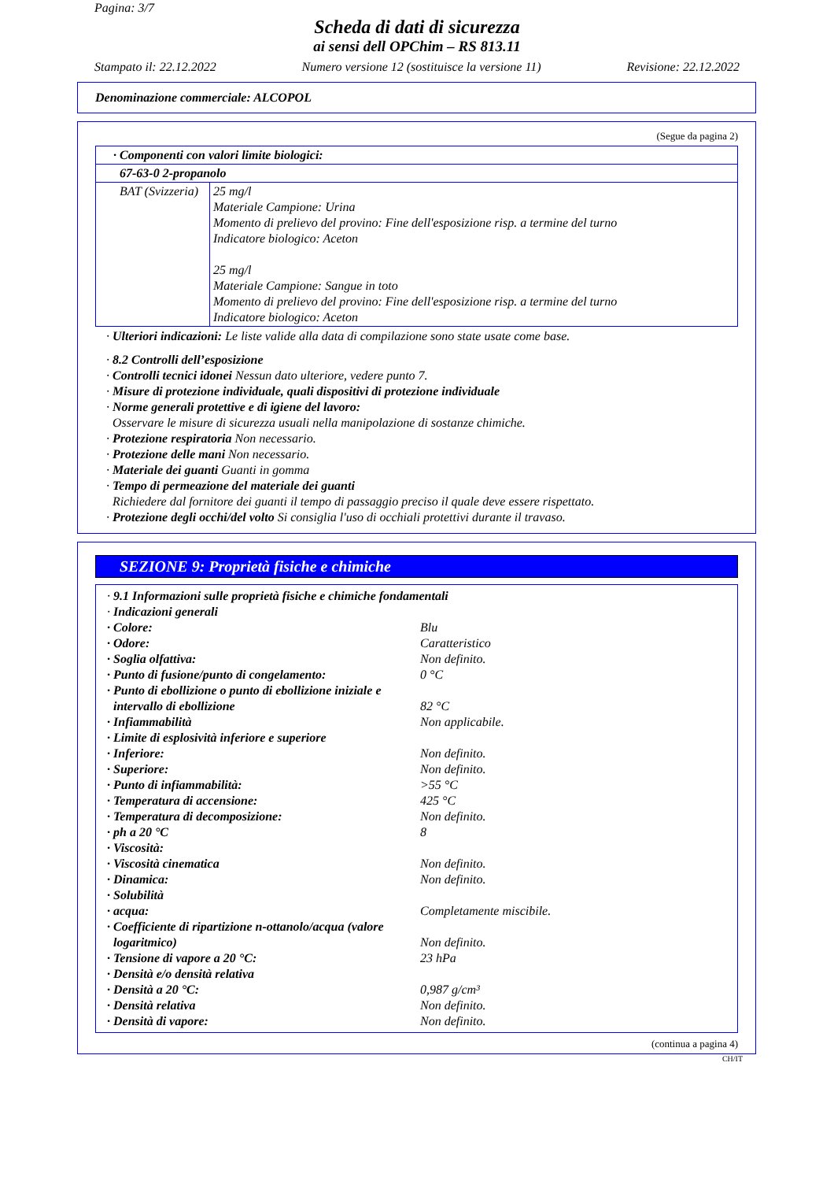Pagina: 3/7
Scheda di dati di sicurezza
ai sensi dell OPChim – RS 813.11
Stampato il: 22.12.2022 Numero versione 12 (sostituisce la versione 11) Revisione: 22.12.2022
Denominazione commerciale: ALCOPOL
(Segue da pagina 2)
| · Componenti con valori limite biologici: | |
| 67-63-0 2-propanolo | |
| BAT (Svizzeria) | 25 mg/l Materiale Campione: Urina Momento di prelievo del provino: Fine dell'esposizione risp. a termine del turno Indicatore biologico: Aceton 25 mg/l Materiale Campione: Sangue in toto Momento di prelievo del provino: Fine dell'esposizione risp. a termine del turno Indicatore biologico: Aceton |
· Ulteriori indicazioni: Le liste valide alla data di compilazione sono state usate come base.
· 8.2 Controlli dell’esposizione
· Controlli tecnici idonei Nessun dato ulteriore, vedere punto 7.
· Misure di protezione individuale, quali dispositivi di protezione individuale
· Norme generali protettive e di igiene del lavoro:
Osservare le misure di sicurezza usuali nella manipolazione di sostanze chimiche.
· Protezione respiratoria Non necessario.
· Protezione delle mani Non necessario.
· Materiale dei guanti Guanti in gomma
· Tempo di permeazione del materiale dei guanti
Richiedere dal fornitore dei guanti il tempo di passaggio preciso il quale deve essere rispettato.
· Protezione degli occhi/del volto Si consiglia l'uso di occhiali protettivi durante il travaso.
SEZIONE 9: Proprietà fisiche e chimiche
· 9.1 Informazioni sulle proprietà fisiche e chimiche fondamentali
· Indicazioni generali
| · Colore: | Blu |
| · Odore: | Caratteristico |
| · Soglia olfattiva: | Non definito. |
| · Punto di fusione/punto di congelamento: | 0 °C |
| · Punto di ebollizione o punto di ebollizione iniziale e intervallo di ebollizione | 82 °C |
| · Infiammabilità | Non applicabile. |
| · Limite di esplosività inferiore e superiore | |
| · Inferiore: | Non definito. |
| · Superiore: | Non definito. |
| · Punto di infiammabilità: | >55 °C |
| · Temperatura di accensione: | 425 °C |
| · Temperatura di decomposizione: | Non definito. |
| · ph a 20 °C | 8 |
| · Viscosità: | |
| · Viscosità cinematica | Non definito. |
| · Dinamica: | Non definito. |
| · Solubilità | |
| · acqua: | Completamente miscibile. |
| · Coefficiente di ripartizione n-ottanolo/acqua (valore logaritmico) | Non definito. |
| · Tensione di vapore a 20 °C: | 23 hPa |
| · Densità e/o densità relativa | |
| · Densità a 20 °C: | 0,987 g/cm³ |
| · Densità relativa | Non definito. |
| · Densità di vapore: | Non definito. |
(continua a pagina 4)
CH/IT